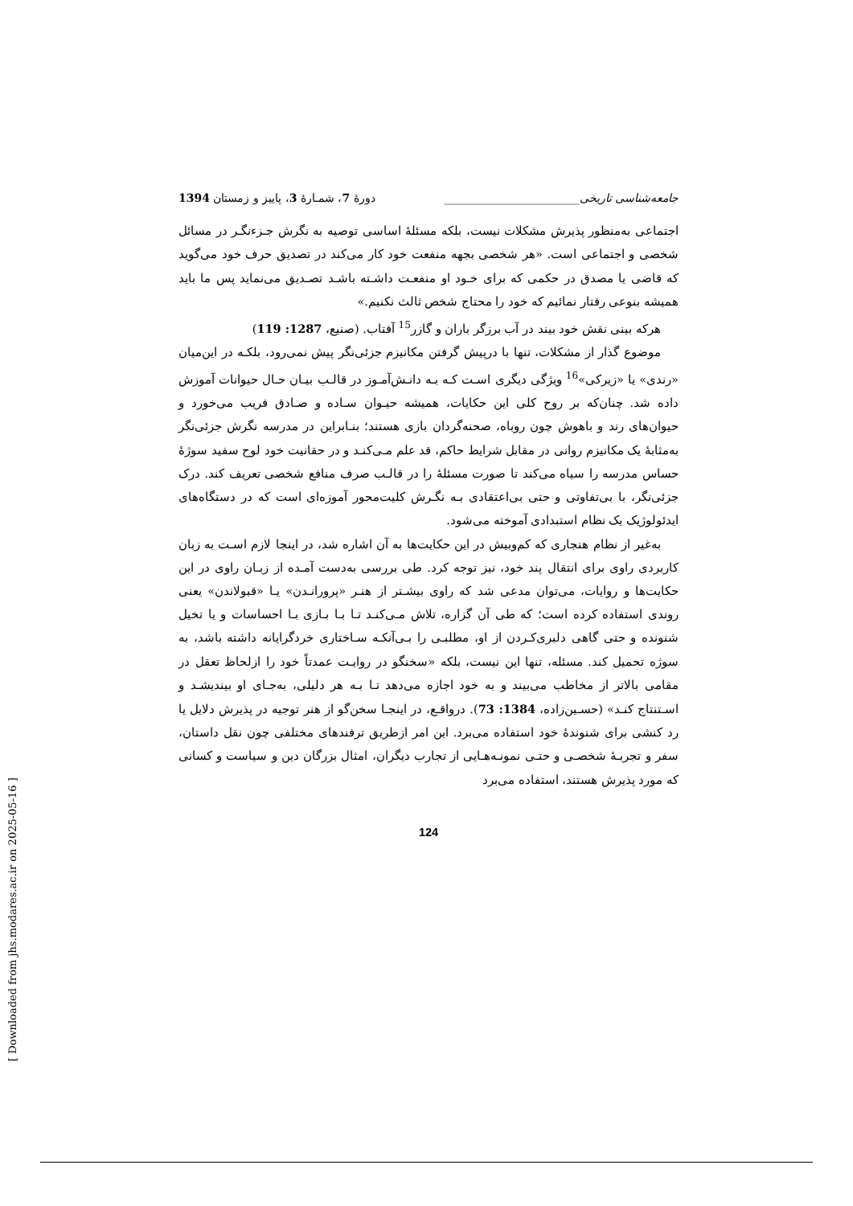جامعه‌شناسی تاریخی________________________ دورهٔ 7، شمـارهٔ 3، پاییز و زمستان 1394
اجتماعی به‌منظور پذیرش مشکلات نیست، بلکه مسئلهٔ اساسی توصیه به نگرش جـزءنگـر در مسائل شخصی و اجتماعی است. «هر شخصی بجهه منفعت خود کار می‌کند در تصدیق حرف خود می‌گوید که قاضی یا مصدق در حکمی که برای خـود او منفعـت داشـته باشـد تصـدیق می‌نماید پس ما باید همیشه بنوعی رفتار نمائیم که خود را محتاج شخص ثالث نکنیم.»
هرکه بینی نقش خود بیند در آب برزگر باران و گازر<sup>15</sup> آفتاب. (صنیع، 1287: 119)
موضوع گذار از مشکلات، تنها با درپیش گرفتن مکانیزم جزئی‌نگر پیش نمی‌رود، بلکـه در این‌میان «رندی» یا «زیرکی»<sup>16</sup> ویژگی دیگری اسـت کـه بـه دانـش‌آمـوز در قالـب بیـان حـال حیوانات آموزش داده شد. چنان‌که بر روح کلی این حکایات، همیشه حیـوان سـاده و صـادق فریب می‌خورد و حیوان‌های رند و باهوش چون روباه، صحنه‌گردان بازی هستند؛ بنـابراین در مدرسه نگرش جزئی‌نگر به‌مثابهٔ یک مکانیزم روانی در مقابل شرایط حاکم، قد علم مـی‌کنـد و در حقانیت خود لوح سفید سوژهٔ حساس مدرسه را سیاه می‌کند تا صورت مسئلهٔ را در قالـب صرف منافع شخصی تعریف کند. درک جزئی‌نگر، با بی‌تفاوتی و حتی بی‌اعتقادی بـه نگـرش کلیت‌محور آموزه‌ای است که در دستگاه‌های ایدئولوژیک یک نظام استبدادی آموخته می‌شود.
به‌غیر از نظام هنجاری که کم‌وبیش در این حکایت‌ها به آن اشاره شد، در اینجا لازم اسـت به زبان کاربردی راوی برای انتقال پند خود، نیز توجه کرد. طی بررسی به‌دست آمـده از زبـان راوی در این حکایت‌ها و روایات، می‌توان مدعی شد که راوی بیشـتر از هنـر «پرورانـدن» یـا «قبولاندن» یعنی روندی استفاده کرده است؛ که طی آن گزاره، تلاش مـی‌کنـد تـا بـا بـازی بـا احساسات و یا تخیل شنونده و حتی گاهی دلبری‌کـردن از او، مطلبـی را بـی‌آنکـه سـاختاری خردگرایانه داشته باشد، به سوژه تحمیل کند. مسئله، تنها این نیست، بلکه «سخنگو در روایـت عمدتاً خود را ازلحاظ تعقل در مقامی بالاتر از مخاطب می‌بیند و به خود اجازه می‌دهد تـا بـه هر دلیلی، به‌جـای او بیندیشـد و اسـتنتاج کنـد» (حسـین‌زاده، 1384: 73). درواقـع، در اینجـا سخن‌گو از هنر توجیه در پذیرش دلایل یا رد کنشی برای شنوندهٔ خود استفاده می‌برد. این امر ازطریق ترفندهای مختلفی چون نقل داستان، سفر و تجربـهٔ شخصـی و حتـی نمونـه‌هـایی از تجارب دیگران، امثال بزرگان دین و سیاست و کسانی که مورد پذیرش هستند، استفاده می‌برد
124
[ Downloaded from jhs.modares.ac.ir on 2025-05-16 ]